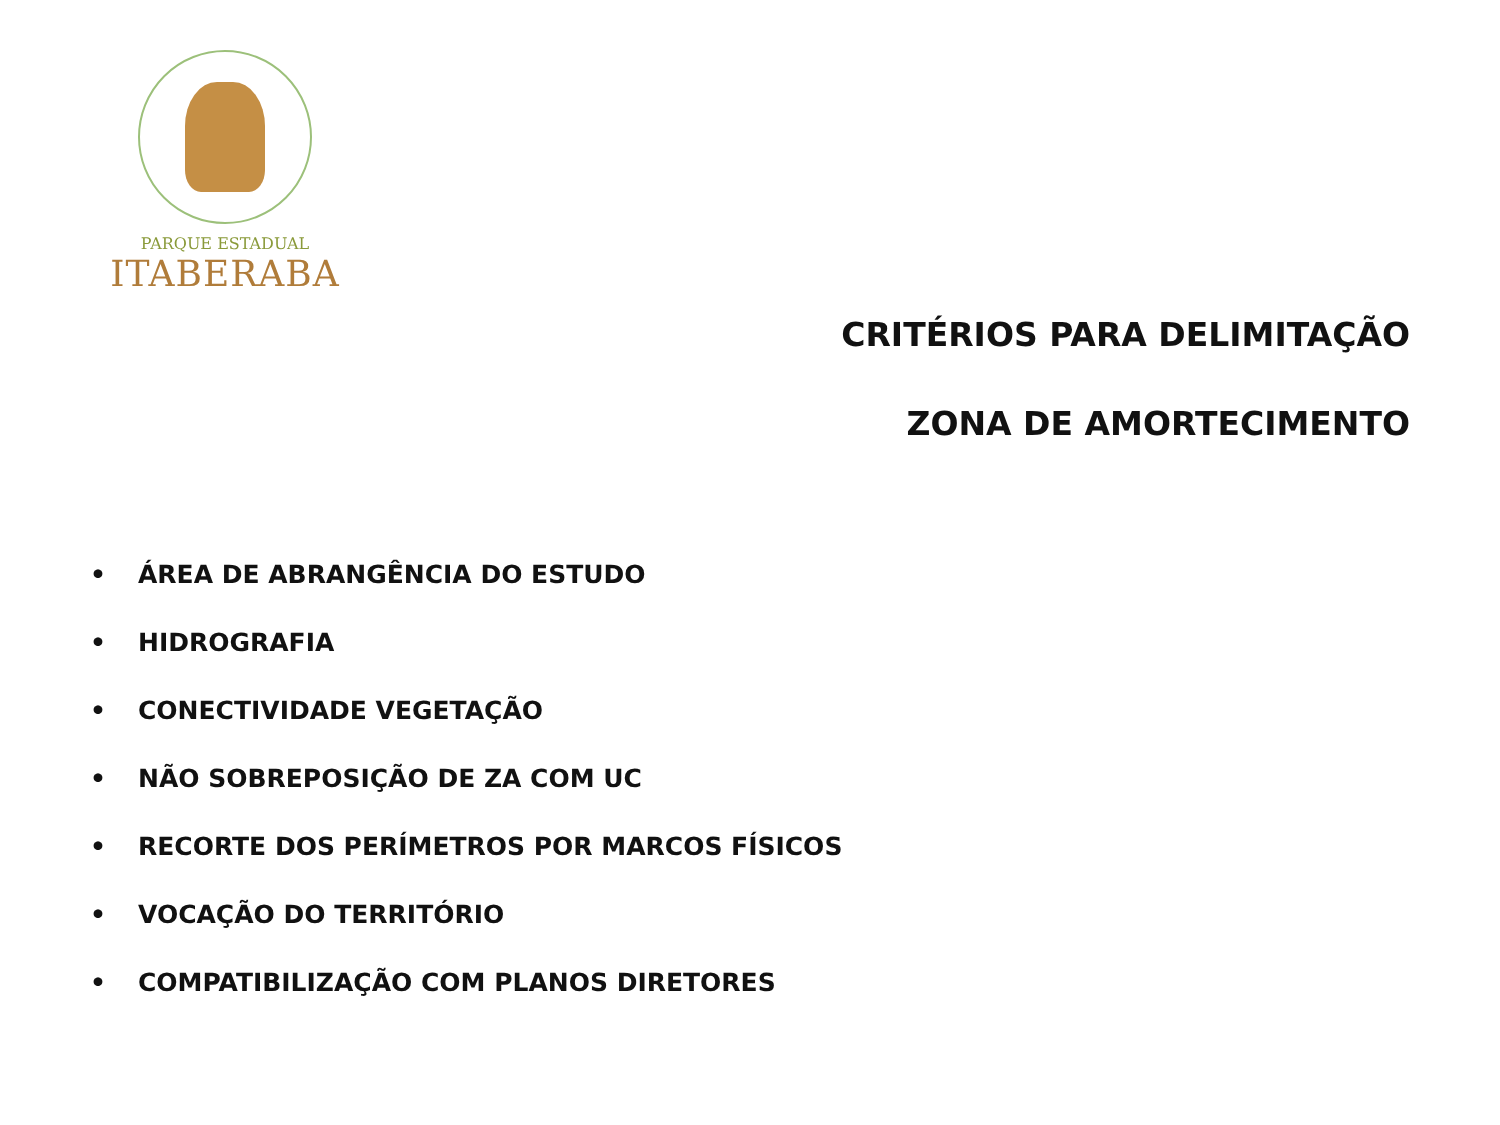PARQUE ESTADUAL
ITABERABA
CRITÉRIOS PARA DELIMITAÇÃO
ZONA DE AMORTECIMENTO
• ÁREA DE ABRANGÊNCIA DO ESTUDO
• HIDROGRAFIA
• CONECTIVIDADE VEGETAÇÃO
• NÃO SOBREPOSIÇÃO DE ZA COM UC
• RECORTE DOS PERÍMETROS POR MARCOS FÍSICOS
• VOCAÇÃO DO TERRITÓRIO
• COMPATIBILIZAÇÃO COM PLANOS DIRETORES